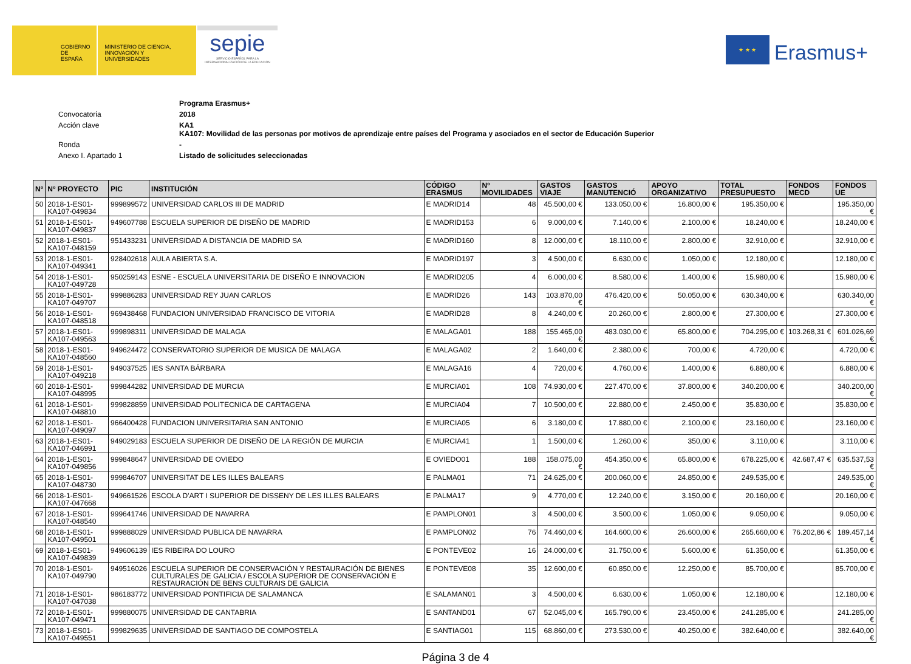GOBIERNO DE ESPAÑA
MINISTERIO DE CIENCIA, INNOVACIÓN Y UNIVERSIDADES
sepie
SERVICIO ESPAÑOL PARA LA INTERNACIONALIZACIÓN DE LA EDUCACIÓN
★ ★ ★
Erasmus+
| | Programa Erasmus+ |
| Convocatoria | 2018 |
| Acción clave | KA1 KA107: Movilidad de las personas por motivos de aprendizaje entre países del Programa y asociados en el sector de Educación Superior |
| Ronda | - |
| Anexo I. Apartado 1 | Listado de solicitudes seleccionadas |
| Nº | Nº PROYECTO | PIC | INSTITUCIÓN | CÓDIGO ERASMUS | Nº MOVILIDADES | GASTOS VIAJE | GASTOS MANUTENCIÓ | APOYO ORGANIZATIVO | TOTAL PRESUPUESTO | FONDOS MECD | FONDOS UE |
| --- | --- | --- | --- | --- | --- | --- | --- | --- | --- | --- | --- |
| 50 | 2018-1-ES01-KA107-049834 | 999899572 | UNIVERSIDAD CARLOS III DE MADRID | E MADRID14 | 48 | 45.500,00 € | 133.050,00 € | 16.800,00 € | 195.350,00 € | | 195.350,00 € |
| 51 | 2018-1-ES01-KA107-049837 | 949607788 | ESCUELA SUPERIOR DE DISEÑO DE MADRID | E MADRID153 | 6 | 9.000,00 € | 7.140,00 € | 2.100,00 € | 18.240,00 € | | 18.240,00 € |
| 52 | 2018-1-ES01-KA107-048159 | 951433231 | UNIVERSIDAD A DISTANCIA DE MADRID SA | E MADRID160 | 8 | 12.000,00 € | 18.110,00 € | 2.800,00 € | 32.910,00 € | | 32.910,00 € |
| 53 | 2018-1-ES01-KA107-049341 | 928402618 | AULA ABIERTA S.A. | E MADRID197 | 3 | 4.500,00 € | 6.630,00 € | 1.050,00 € | 12.180,00 € | | 12.180,00 € |
| 54 | 2018-1-ES01-KA107-049728 | 950259143 | ESNE - ESCUELA UNIVERSITARIA DE DISEÑO E INNOVACION | E MADRID205 | 4 | 6.000,00 € | 8.580,00 € | 1.400,00 € | 15.980,00 € | | 15.980,00 € |
| 55 | 2018-1-ES01-KA107-049707 | 999886283 | UNIVERSIDAD REY JUAN CARLOS | E MADRID26 | 143 | 103.870,00 € | 476.420,00 € | 50.050,00 € | 630.340,00 € | | 630.340,00 € |
| 56 | 2018-1-ES01-KA107-048518 | 969438468 | FUNDACION UNIVERSIDAD FRANCISCO DE VITORIA | E MADRID28 | 8 | 4.240,00 € | 20.260,00 € | 2.800,00 € | 27.300,00 € | | 27.300,00 € |
| 57 | 2018-1-ES01-KA107-049563 | 999898311 | UNIVERSIDAD DE MALAGA | E MALAGA01 | 188 | 155.465,00 € | 483.030,00 € | 65.800,00 € | 704.295,00 € | 103.268,31 € | 601.026,69 € |
| 58 | 2018-1-ES01-KA107-048560 | 949624472 | CONSERVATORIO SUPERIOR DE MUSICA DE MALAGA | E MALAGA02 | 2 | 1.640,00 € | 2.380,00 € | 700,00 € | 4.720,00 € | | 4.720,00 € |
| 59 | 2018-1-ES01-KA107-049218 | 949037525 | IES SANTA BÁRBARA | E MALAGA16 | 4 | 720,00 € | 4.760,00 € | 1.400,00 € | 6.880,00 € | | 6.880,00 € |
| 60 | 2018-1-ES01-KA107-048995 | 999844282 | UNIVERSIDAD DE MURCIA | E MURCIA01 | 108 | 74.930,00 € | 227.470,00 € | 37.800,00 € | 340.200,00 € | | 340.200,00 € |
| 61 | 2018-1-ES01-KA107-048810 | 999828859 | UNIVERSIDAD POLITECNICA DE CARTAGENA | E MURCIA04 | 7 | 10.500,00 € | 22.880,00 € | 2.450,00 € | 35.830,00 € | | 35.830,00 € |
| 62 | 2018-1-ES01-KA107-049097 | 966400428 | FUNDACION UNIVERSITARIA SAN ANTONIO | E MURCIA05 | 6 | 3.180,00 € | 17.880,00 € | 2.100,00 € | 23.160,00 € | | 23.160,00 € |
| 63 | 2018-1-ES01-KA107-046991 | 949029183 | ESCUELA SUPERIOR DE DISEÑO DE LA REGIÓN DE MURCIA | E MURCIA41 | 1 | 1.500,00 € | 1.260,00 € | 350,00 € | 3.110,00 € | | 3.110,00 € |
| 64 | 2018-1-ES01-KA107-049856 | 999848647 | UNIVERSIDAD DE OVIEDO | E OVIEDO01 | 188 | 158.075,00 € | 454.350,00 € | 65.800,00 € | 678.225,00 € | 42.687,47 € | 635.537,53 € |
| 65 | 2018-1-ES01-KA107-048730 | 999846707 | UNIVERSITAT DE LES ILLES BALEARS | E PALMA01 | 71 | 24.625,00 € | 200.060,00 € | 24.850,00 € | 249.535,00 € | | 249.535,00 € |
| 66 | 2018-1-ES01-KA107-047668 | 949661526 | ESCOLA D'ART I SUPERIOR DE DISSENY DE LES ILLES BALEARS | E PALMA17 | 9 | 4.770,00 € | 12.240,00 € | 3.150,00 € | 20.160,00 € | | 20.160,00 € |
| 67 | 2018-1-ES01-KA107-048540 | 999641746 | UNIVERSIDAD DE NAVARRA | E PAMPLON01 | 3 | 4.500,00 € | 3.500,00 € | 1.050,00 € | 9.050,00 € | | 9.050,00 € |
| 68 | 2018-1-ES01-KA107-049501 | 999888029 | UNIVERSIDAD PUBLICA DE NAVARRA | E PAMPLON02 | 76 | 74.460,00 € | 164.600,00 € | 26.600,00 € | 265.660,00 € | 76.202,86 € | 189.457,14 € |
| 69 | 2018-1-ES01-KA107-049839 | 949606139 | IES RIBEIRA DO LOURO | E PONTEVE02 | 16 | 24.000,00 € | 31.750,00 € | 5.600,00 € | 61.350,00 € | | 61.350,00 € |
| 70 | 2018-1-ES01-KA107-049790 | 949516026 | ESCUELA SUPERIOR DE CONSERVACIÓN Y RESTAURACIÓN DE BIENES CULTURALES DE GALICIA / ESCOLA SUPERIOR DE CONSERVACIÓN E RESTAURACIÓN DE BENS CULTURAIS DE GALICIA | E PONTEVE08 | 35 | 12.600,00 € | 60.850,00 € | 12.250,00 € | 85.700,00 € | | 85.700,00 € |
| 71 | 2018-1-ES01-KA107-047038 | 986183772 | UNIVERSIDAD PONTIFICIA DE SALAMANCA | E SALAMAN01 | 3 | 4.500,00 € | 6.630,00 € | 1.050,00 € | 12.180,00 € | | 12.180,00 € |
| 72 | 2018-1-ES01-KA107-049471 | 999880075 | UNIVERSIDAD DE CANTABRIA | E SANTAND01 | 67 | 52.045,00 € | 165.790,00 € | 23.450,00 € | 241.285,00 € | | 241.285,00 € |
| 73 | 2018-1-ES01-KA107-049551 | 999829635 | UNIVERSIDAD DE SANTIAGO DE COMPOSTELA | E SANTIAG01 | 115 | 68.860,00 € | 273.530,00 € | 40.250,00 € | 382.640,00 € | | 382.640,00 € |
Página 3 de 4